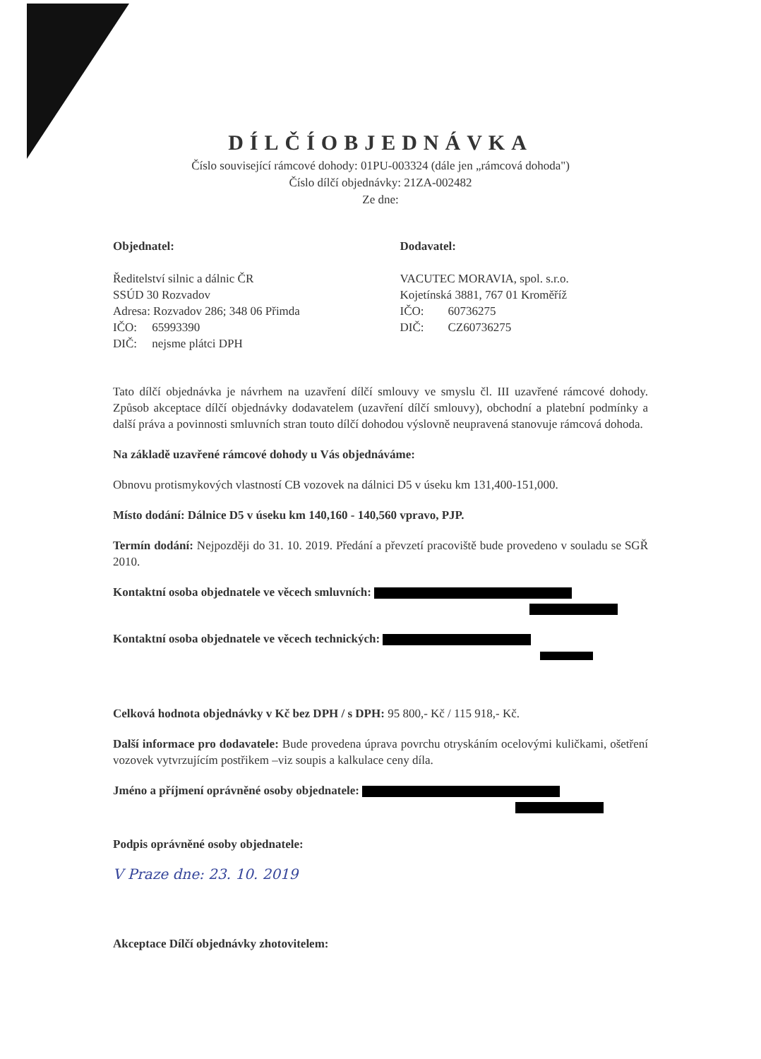DÍLČÍOBJEDNÁVKA
Číslo související rámcové dohody: 01PU-003324 (dále jen „rámcová dohoda")
Číslo dílčí objednávky: 21ZA-002482
Ze dne:
Objednatel:
Ředitelství silnic a dálnic ČR
SSÚD 30 Rozvadov
Adresa: Rozvadov 286; 348 06 Přimda
IČO: 65993390
DIČ: nejsme plátci DPH
Dodavatel:
VACUTEC MORAVIA, spol. s.r.o.
Kojetínská 3881, 767 01 Kroměříž
IČO: 60736275
DIČ: CZ60736275
Tato dílčí objednávka je návrhem na uzavření dílčí smlouvy ve smyslu čl. III uzavřené rámcové dohody. Způsob akceptace dílčí objednávky dodavatelem (uzavření dílčí smlouvy), obchodní a platební podmínky a další práva a povinnosti smluvních stran touto dílčí dohodou výslovně neupravená stanovuje rámcová dohoda.
Na základě uzavřené rámcové dohody u Vás objednáváme:
Obnovu protismykových vlastností CB vozovek na dálnici D5 v úseku km 131,400-151,000.
Místo dodání: Dálnice D5 v úseku km 140,160 - 140,560 vpravo, PJP.
Termín dodání: Nejpozději do 31. 10. 2019. Předání a převzetí pracoviště bude provedeno v souladu se SGŘ 2010.
Kontaktní osoba objednatele ve věcech smluvních:
Kontaktní osoba objednatele ve věcech technických:
Celková hodnota objednávky v Kč bez DPH / s DPH: 95 800,- Kč / 115 918,- Kč.
Další informace pro dodavatele: Bude provedena úprava povrchu otryskáním ocelovými kuličkami, ošetření vozovek vytvrzujícím postřikem –viz soupis a kalkulace ceny díla.
Jméno a příjmení oprávněné osoby objednatele:
Podpis oprávněné osoby objednatele:
V Praze dne: 23. 10. 2019
Akceptace Dílčí objednávky zhotovitelem: